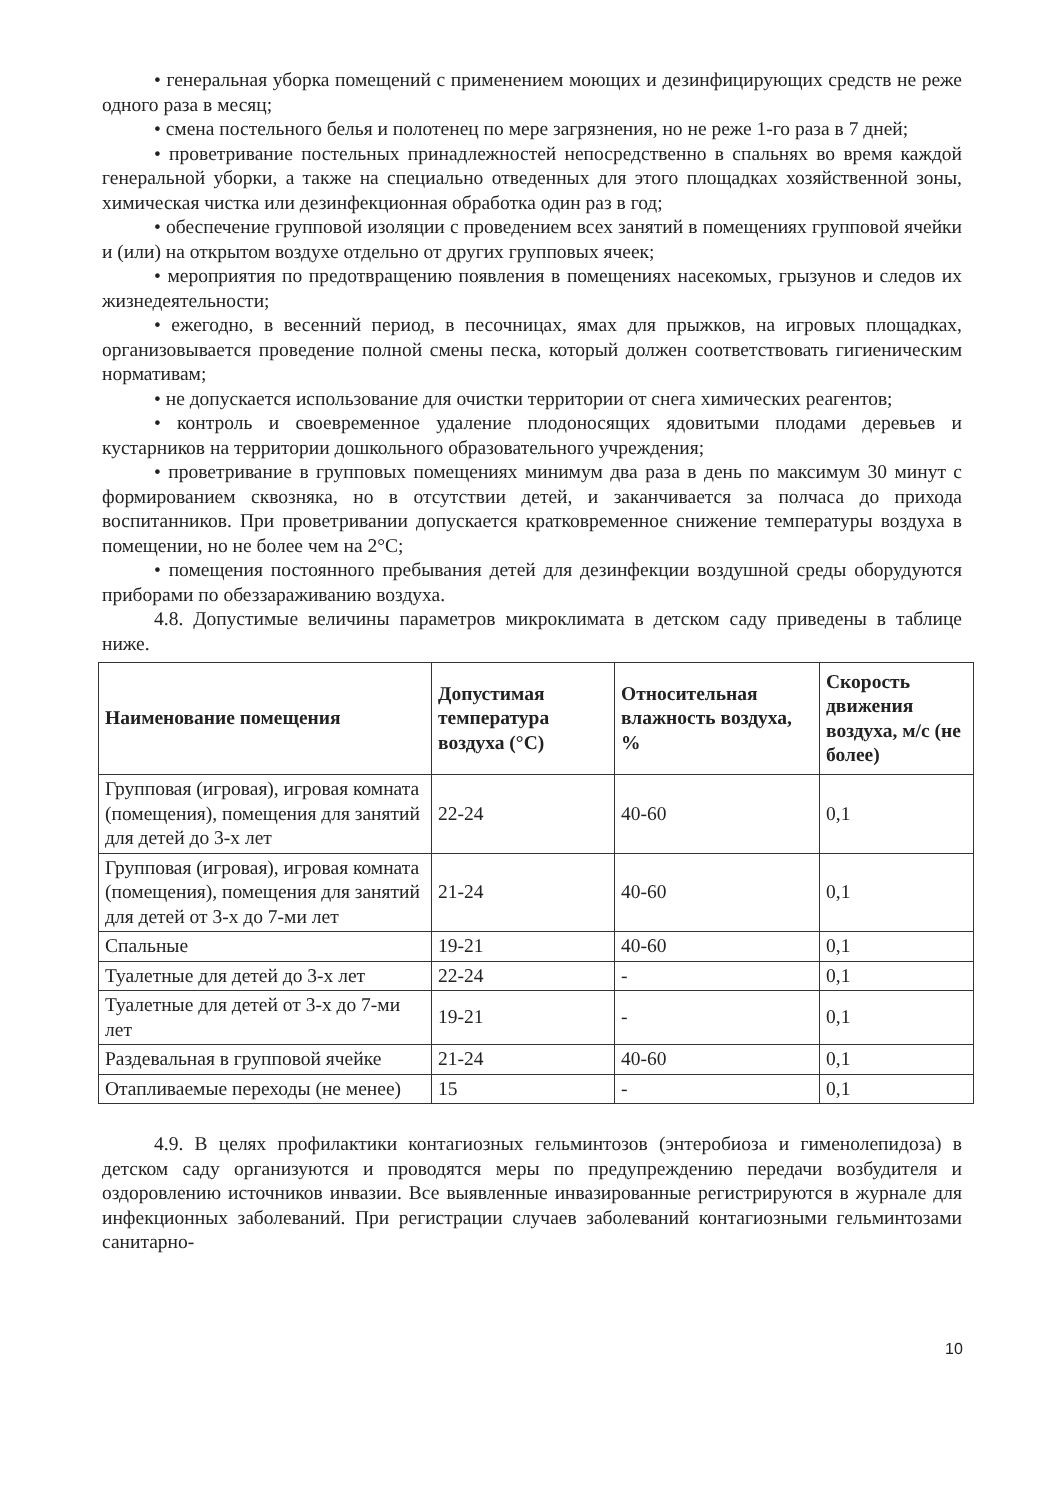• генеральная уборка помещений с применением моющих и дезинфицирующих средств не реже одного раза в месяц;
• смена постельного белья и полотенец по мере загрязнения, но не реже 1-го раза в 7 дней;
• проветривание постельных принадлежностей непосредственно в спальнях во время каждой генеральной уборки, а также на специально отведенных для этого площадках хозяйственной зоны, химическая чистка или дезинфекционная обработка один раз в год;
• обеспечение групповой изоляции с проведением всех занятий в помещениях групповой ячейки и (или) на открытом воздухе отдельно от других групповых ячеек;
• мероприятия по предотвращению появления в помещениях насекомых, грызунов и следов их жизнедеятельности;
• ежегодно, в весенний период, в песочницах, ямах для прыжков, на игровых площадках, организовывается проведение полной смены песка, который должен соответствовать гигиеническим нормативам;
• не допускается использование для очистки территории от снега химических реагентов;
• контроль и своевременное удаление плодоносящих ядовитыми плодами деревьев и кустарников на территории дошкольного образовательного учреждения;
• проветривание в групповых помещениях минимум два раза в день по максимум 30 минут с формированием сквозняка, но в отсутствии детей, и заканчивается за полчаса до прихода воспитанников. При проветривании допускается кратковременное снижение температуры воздуха в помещении, но не более чем на 2°С;
• помещения постоянного пребывания детей для дезинфекции воздушной среды оборудуются приборами по обеззараживанию воздуха.
4.8. Допустимые величины параметров микроклимата в детском саду приведены в таблице ниже.
| Наименование помещения | Допустимая температура воздуха (°С) | Относительная влажность воздуха, % | Скорость движения воздуха, м/с (не более) |
| --- | --- | --- | --- |
| Групповая (игровая), игровая комната (помещения), помещения для занятий для детей до 3-х лет | 22-24 | 40-60 | 0,1 |
| Групповая (игровая), игровая комната (помещения), помещения для занятий для детей от 3-х до 7-ми лет | 21-24 | 40-60 | 0,1 |
| Спальные | 19-21 | 40-60 | 0,1 |
| Туалетные для детей до 3-х лет | 22-24 | - | 0,1 |
| Туалетные для детей от 3-х до 7-ми лет | 19-21 | - | 0,1 |
| Раздевальная в групповой ячейке | 21-24 | 40-60 | 0,1 |
| Отапливаемые переходы (не менее) | 15 | - | 0,1 |
4.9. В целях профилактики контагиозных гельминтозов (энтеробиоза и гименолепидоза) в детском саду организуются и проводятся меры по предупреждению передачи возбудителя и оздоровлению источников инвазии. Все выявленные инвазированные регистрируются в журнале для инфекционных заболеваний. При регистрации случаев заболеваний контагиозными гельминтозами санитарно-
10